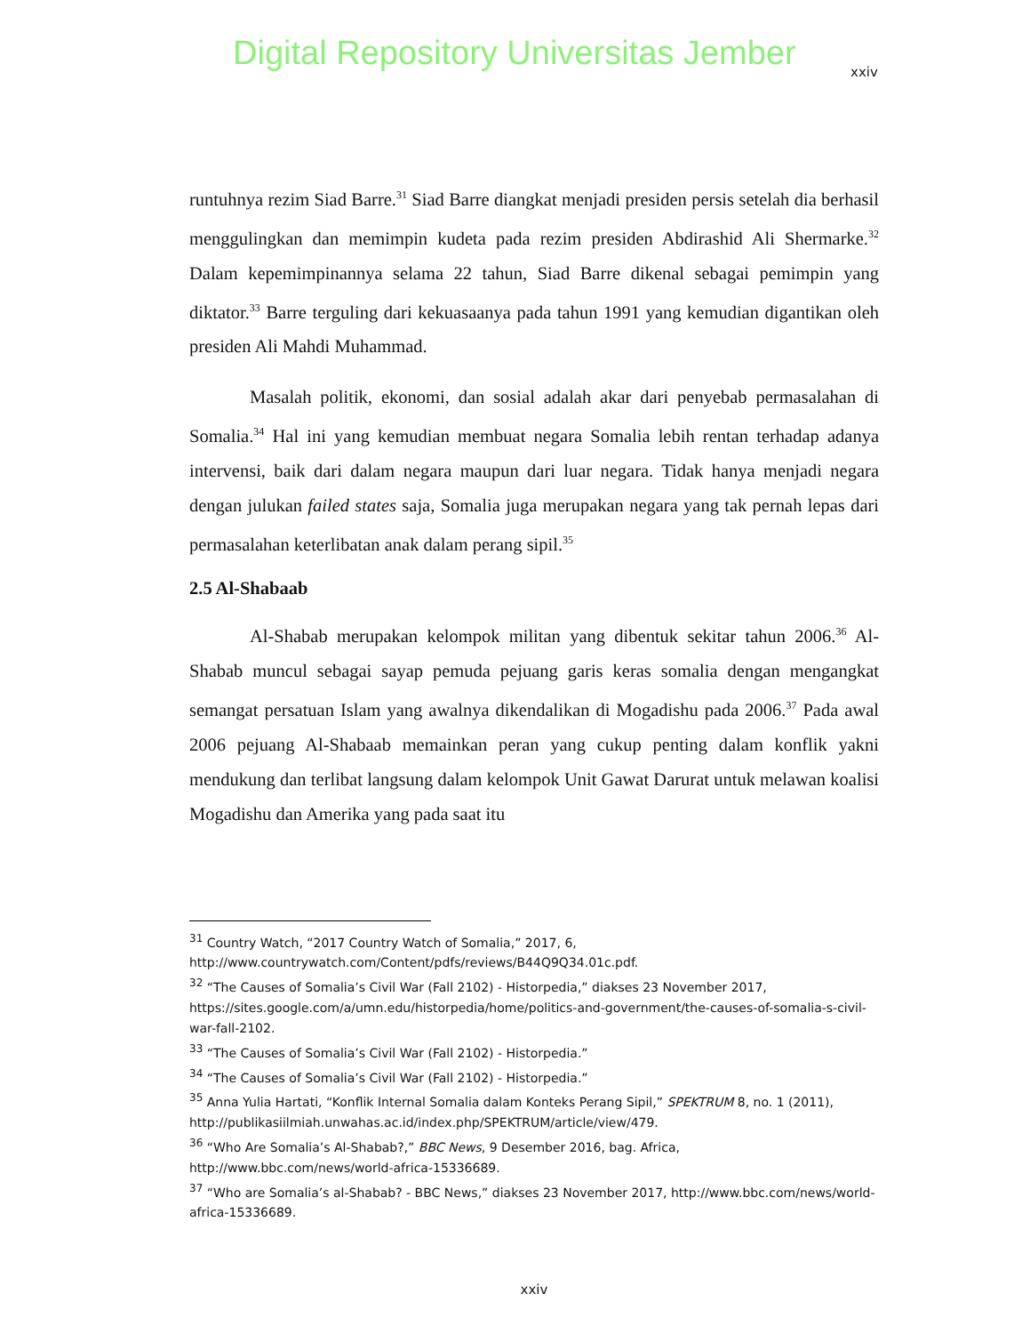Digital Repository Universitas Jember
xxiv
runtuhnya rezim Siad Barre.<sup>31</sup> Siad Barre diangkat menjadi presiden persis setelah dia berhasil menggulingkan dan memimpin kudeta pada rezim presiden Abdirashid Ali Shermarke.<sup>32</sup> Dalam kepemimpinannya selama 22 tahun, Siad Barre dikenal sebagai pemimpin yang diktator.<sup>33</sup> Barre terguling dari kekuasaanya pada tahun 1991 yang kemudian digantikan oleh presiden Ali Mahdi Muhammad.
Masalah politik, ekonomi, dan sosial adalah akar dari penyebab permasalahan di Somalia.<sup>34</sup> Hal ini yang kemudian membuat negara Somalia lebih rentan terhadap adanya intervensi, baik dari dalam negara maupun dari luar negara. Tidak hanya menjadi negara dengan julukan failed states saja, Somalia juga merupakan negara yang tak pernah lepas dari permasalahan keterlibatan anak dalam perang sipil.<sup>35</sup>
2.5 Al-Shabaab
Al-Shabab merupakan kelompok militan yang dibentuk sekitar tahun 2006.<sup>36</sup> Al-Shabab muncul sebagai sayap pemuda pejuang garis keras somalia dengan mengangkat semangat persatuan Islam yang awalnya dikendalikan di Mogadishu pada 2006.<sup>37</sup> Pada awal 2006 pejuang Al-Shabaab memainkan peran yang cukup penting dalam konflik yakni mendukung dan terlibat langsung dalam kelompok Unit Gawat Darurat untuk melawan koalisi Mogadishu dan Amerika yang pada saat itu
<sup>31</sup> Country Watch, “2017 Country Watch of Somalia,” 2017, 6, http://www.countrywatch.com/Content/pdfs/reviews/B44Q9Q34.01c.pdf.
<sup>32</sup> “The Causes of Somalia’s Civil War (Fall 2102) - Historpedia,” diakses 23 November 2017, https://sites.google.com/a/umn.edu/historpedia/home/politics-and-government/the-causes-of-somalia-s-civil-war-fall-2102.
<sup>33</sup> “The Causes of Somalia’s Civil War (Fall 2102) - Historpedia.”
<sup>34</sup> “The Causes of Somalia’s Civil War (Fall 2102) - Historpedia.”
<sup>35</sup> Anna Yulia Hartati, “Konflik Internal Somalia dalam Konteks Perang Sipil,” SPEKTRUM 8, no. 1 (2011), http://publikasiilmiah.unwahas.ac.id/index.php/SPEKTRUM/article/view/479.
<sup>36</sup> “Who Are Somalia’s Al-Shabab?,” BBC News, 9 Desember 2016, bag. Africa, http://www.bbc.com/news/world-africa-15336689.
<sup>37</sup> “Who are Somalia’s al-Shabab? - BBC News,” diakses 23 November 2017, http://www.bbc.com/news/world-africa-15336689.
xxiv